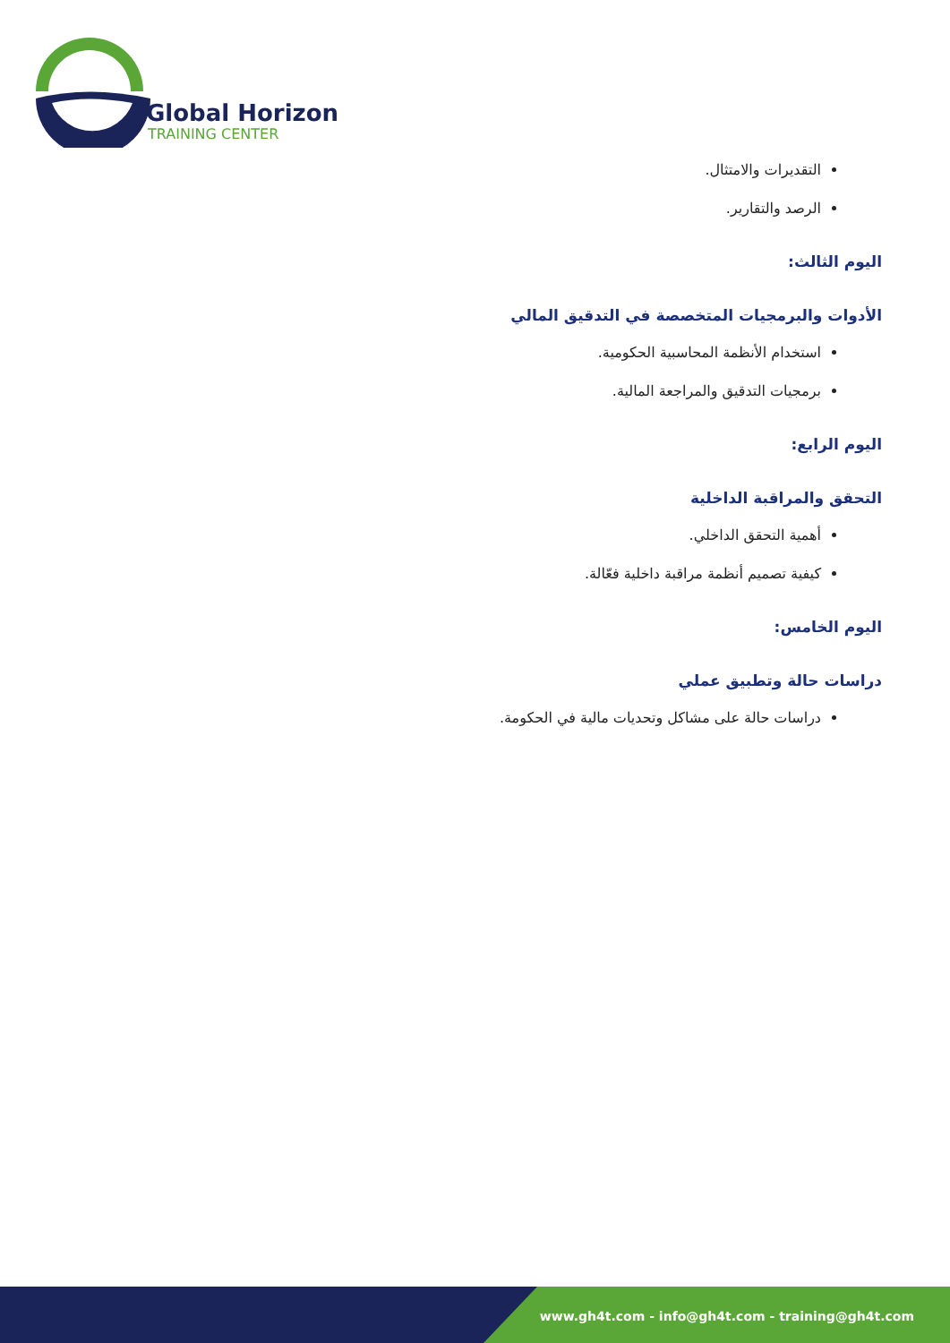Global Horizon
TRAINING CENTER
التقديرات والامتثال.
الرصد والتقارير.
اليوم الثالث:
الأدوات والبرمجيات المتخصصة في التدقيق المالي
استخدام الأنظمة المحاسبية الحكومية.
برمجيات التدقيق والمراجعة المالية.
اليوم الرابع:
التحقق والمراقبة الداخلية
أهمية التحقق الداخلي.
كيفية تصميم أنظمة مراقبة داخلية فعّالة.
اليوم الخامس:
دراسات حالة وتطبيق عملي
دراسات حالة على مشاكل وتحديات مالية في الحكومة.
www.gh4t.com - info@gh4t.com - training@gh4t.com